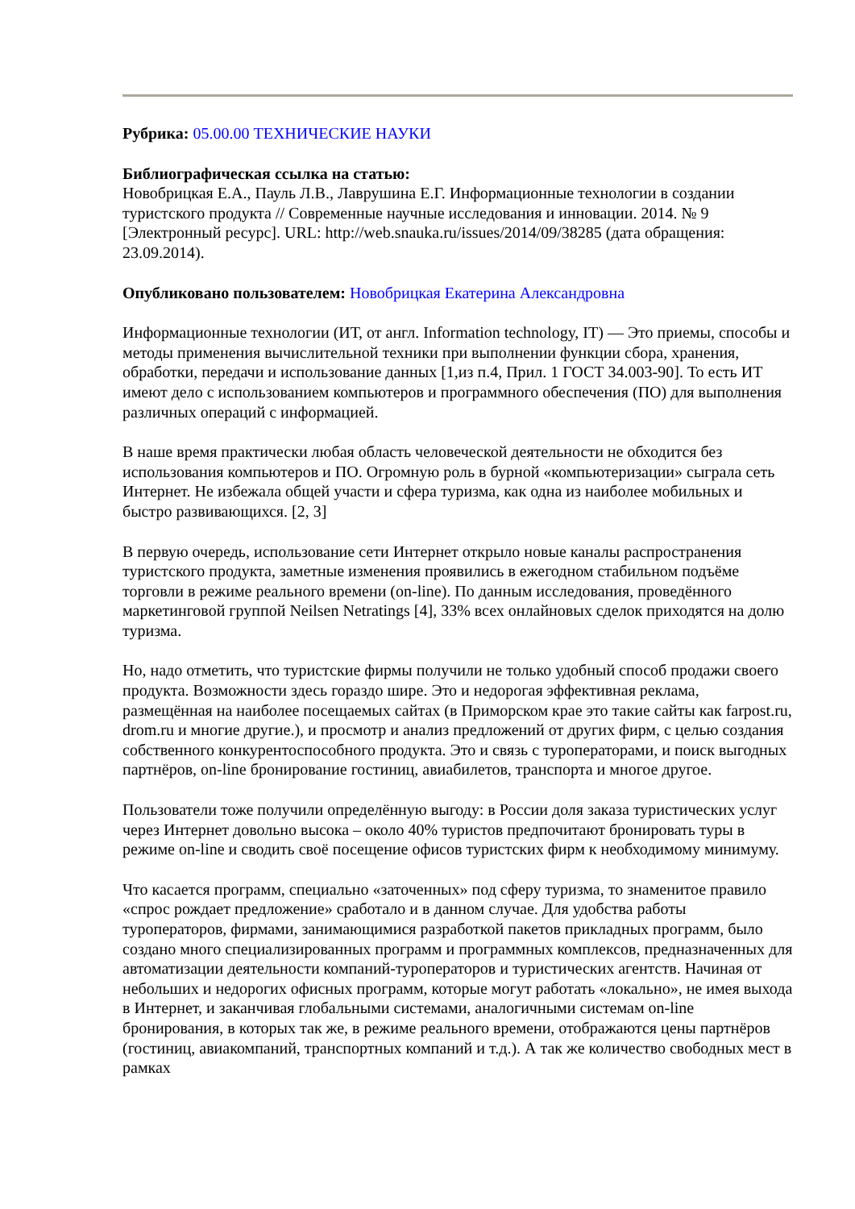Рубрика: 05.00.00 ТЕХНИЧЕСКИЕ НАУКИ
Библиографическая ссылка на статью:
Новобрицкая Е.А., Пауль Л.В., Лаврушина Е.Г. Информационные технологии в создании туристского продукта // Современные научные исследования и инновации. 2014. № 9 [Электронный ресурс]. URL: http://web.snauka.ru/issues/2014/09/38285 (дата обращения: 23.09.2014).
Опубликовано пользователем: Новобрицкая Екатерина Александровна
Информационные технологии (ИТ, от англ. Information technology, IT) — Это приемы, способы и методы применения вычислительной техники при выполнении функции сбора, хранения, обработки, передачи и использование данных [1,из п.4, Прил. 1 ГОСТ 34.003-90]. То есть ИТ имеют дело с использованием компьютеров и программного обеспечения (ПО) для выполнения различных операций с информацией.
В наше время практически любая область человеческой деятельности не обходится без использования компьютеров и ПО. Огромную роль в бурной «компьютеризации» сыграла сеть Интернет. Не избежала общей участи и сфера туризма, как одна из наиболее мобильных и быстро развивающихся. [2, 3]
В первую очередь, использование сети Интернет открыло новые каналы распространения туристского продукта, заметные изменения проявились в ежегодном стабильном подъёме торговли в режиме реального времени (on-line). По данным исследования, проведённого маркетинговой группой Neilsen Netratings [4], 33% всех онлайновых сделок приходятся на долю туризма.
Но, надо отметить, что туристские фирмы получили не только удобный способ продажи своего продукта. Возможности здесь гораздо шире. Это и недорогая эффективная реклама, размещённая на наиболее посещаемых сайтах (в Приморском крае это такие сайты как farpost.ru, drom.ru и многие другие.), и просмотр и анализ предложений от других фирм, с целью создания собственного конкурентоспособного продукта. Это и связь с туроператорами, и поиск выгодных партнёров, on-line бронирование гостиниц, авиабилетов, транспорта и многое другое.
Пользователи тоже получили определённую выгоду: в России доля заказа туристических услуг через Интернет довольно высока – около 40% туристов предпочитают бронировать туры в режиме on-line и сводить своё посещение офисов туристских фирм к необходимому минимуму.
Что касается программ, специально «заточенных» под сферу туризма, то знаменитое правило «спрос рождает предложение» сработало и в данном случае. Для удобства работы туроператоров, фирмами, занимающимися разработкой пакетов прикладных программ, было создано много специализированных программ и программных комплексов, предназначенных для автоматизации деятельности компаний-туроператоров и туристических агентств. Начиная от небольших и недорогих офисных программ, которые могут работать «локально», не имея выхода в Интернет, и заканчивая глобальными системами, аналогичными системам on-line бронирования, в которых так же, в режиме реального времени, отображаются цены партнёров (гостиниц, авиакомпаний, транспортных компаний и т.д.). А так же количество свободных мест в рамках